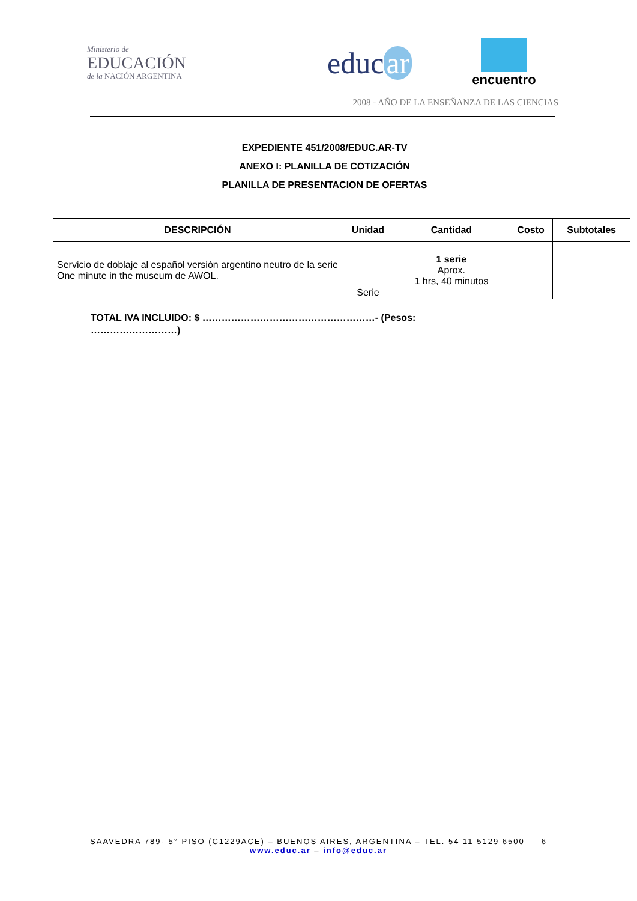Ministerio de
EDUCACIÓN
de la NACIÓN ARGENTINA
educ ar
encuentro
2008 - AÑO DE LA ENSEÑANZA DE LAS CIENCIAS
EXPEDIENTE 451/2008/EDUC.AR-TV
ANEXO I: PLANILLA DE COTIZACIÓN
PLANILLA DE PRESENTACION DE OFERTAS
| DESCRIPCIÓN | Unidad | Cantidad | Costo | Subtotales |
| --- | --- | --- | --- | --- |
| Servicio de doblaje al español versión argentino neutro de la serie One minute in the museum de AWOL. | Serie | 1 serie Aprox. 1 hrs, 40 minutos | | |
TOTAL IVA INCLUIDO: $ ………………………………………………- (Pesos: ………………………)
SAAVEDRA 789- 5° PISO (C1229ACE) – BUENOS AIRES, ARGENTINA – TEL. 54 11 5129 6500 6
www.educ.ar – info@educ.ar